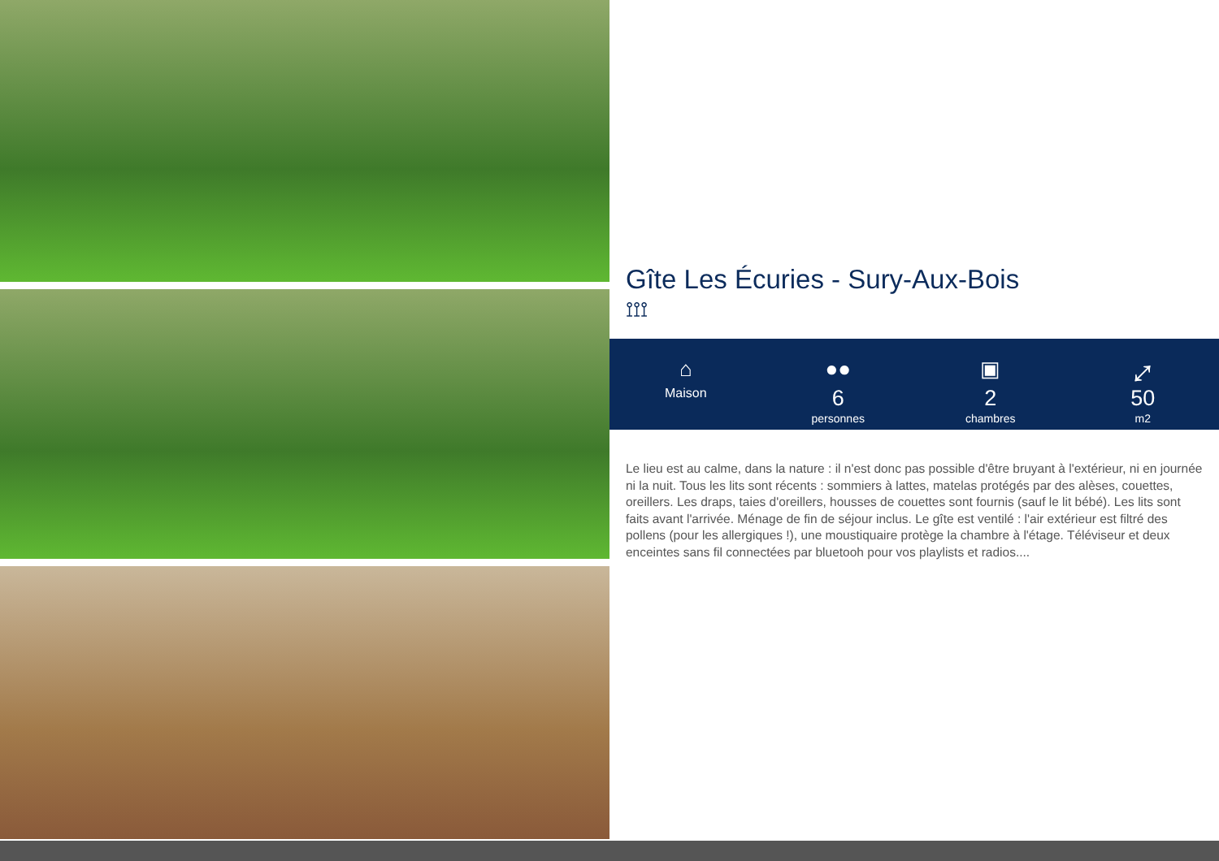Gîte Les Écuries - Sury-Aux-Bois
⟟⟟⟟
⌂
Maison
●●
6
personnes
▣
2
chambres
⤢
50
m2
Le lieu est au calme, dans la nature : il n'est donc pas possible d'être bruyant à l'extérieur, ni en journée ni la nuit. Tous les lits sont récents : sommiers à lattes, matelas protégés par des alèses, couettes, oreillers. Les draps, taies d'oreillers, housses de couettes sont fournis (sauf le lit bébé). Les lits sont faits avant l'arrivée. Ménage de fin de séjour inclus. Le gîte est ventilé : l'air extérieur est filtré des pollens (pour les allergiques !), une moustiquaire protège la chambre à l'étage. Téléviseur et deux enceintes sans fil connectées par bluetooh pour vos playlists et radios....